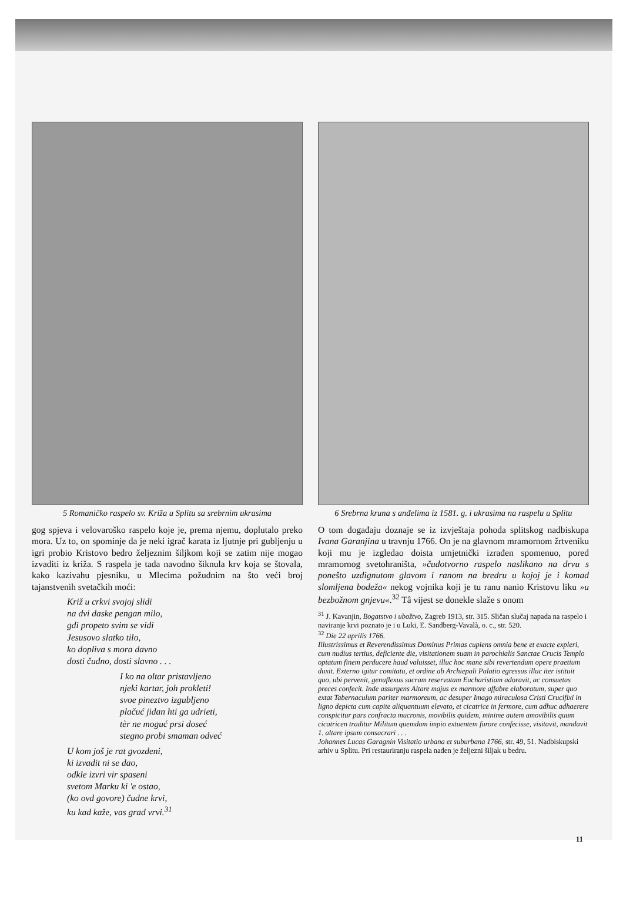5 Romaničko raspelo sv. Križa u Splitu sa srebrnim ukrasima
gog spjeva i velovaroško raspelo koje je, prema njemu, doplutalo preko mora. Uz to, on spominje da je neki igrač karata iz ljutnje pri gubljenju u igri probio Kristovo bedro željeznim šiljkom koji se zatim nije mogao izvaditi iz križa. S raspela je tada navodno šiknula krv koja se štovala, kako kazivahu pjesniku, u Mlecima požudnim na što veći broj tajanstvenih svetačkih moći:
Križ u crkvi svojoj slidi
na dvi daske pengan milo,
gdi propeto svim se vidi
Jesusovo slatko tilo,
ko dopliva s mora davno
dosti čudno, dosti slavno . . .
I ko na oltar pristavljeno
njeki kartar, joh prokleti!
svoe pineztvo izgubljeno
plačuć jidan hti ga udrieti,
tèr ne moguć prsi doseć
stegno probi smaman odveć
U kom još je rat gvozdeni,
ki izvadit ni se dao,
odkle izvri vir spaseni
svetom Marku ki 'e ostao,
(ko ovd govore) čudne krvi,
ku kad kaže, vas grad vrvi.<sup>31</sup>
6 Srebrna kruna s anđelima iz 1581. g. i ukrasima na raspelu u Splitu
O tom događaju doznaje se iz izvještaja pohoda splitskog nadbiskupa Ivana Garanjina u travnju 1766. On je na glavnom mramornom žrtveniku koji mu je izgledao doista umjetnički izrađen spomenuo, pored mramornog svetohraništa, »čudotvorno raspelo naslikano na drvu s ponešto uzdignutom glavom i ranom na bredru u kojoj je i komad slomljena bodeža« nekog vojnika koji je tu ranu nanio Kristovu liku »u bezbožnom gnjevu«.<sup>32</sup> Tâ vijest se donekle slaže s onom
<sup>31</sup> J. Kavanjin, Bogatstvo i ubožtvo, Zagreb 1913, str. 315. Sličan slučaj napada na raspelo i naviranje krvi poznato je i u Luki, E. Sandberg-Vavalà, o. c., str. 520.
<sup>32</sup> Die 22 aprilis 1766.
Illustrissimus et Reverendissimus Dominus Primas cupiens omnia bene et exacte expleri, cum nudius tertius, deficiente die, visitationem suam in parochialis Sanctae Crucis Templo optatum finem perducere haud valuisset, illuc hoc mane sibi revertendum opere praetium duxit. Externo igitur comitatu, et ordine ab Archiepali Palatio egressus illuc iter istituit quo, ubi pervenit, genuflexus sacram reservatam Eucharistiam adoravit, ac consuetas preces confecit. Inde assurgens Altare majus ex marmore affabre elaboratum, super quo extat Tabernaculum pariter marmoreum, ac desuper Imago miraculosa Cristi Crucifixi in ligno depicta cum capite aliquantuum elevato, et cicatrice in fermore, cum adhuc adhaerere conspicitur pars confracta mucronis, movibilis quidem, minime autem amovibilis quum cicatricen traditur Militum quemdam impio extuentem furore confecisse, visitavit, mandavit 1. altare ipsum consacrari . . .
Johannes Lucas Garagnin Visitatio urbana et suburbana 1766, str. 49, 51. Nadbiskupski arhiv u Splitu. Pri restauriranju raspela nađen je željezni šiljak u bedru.
11